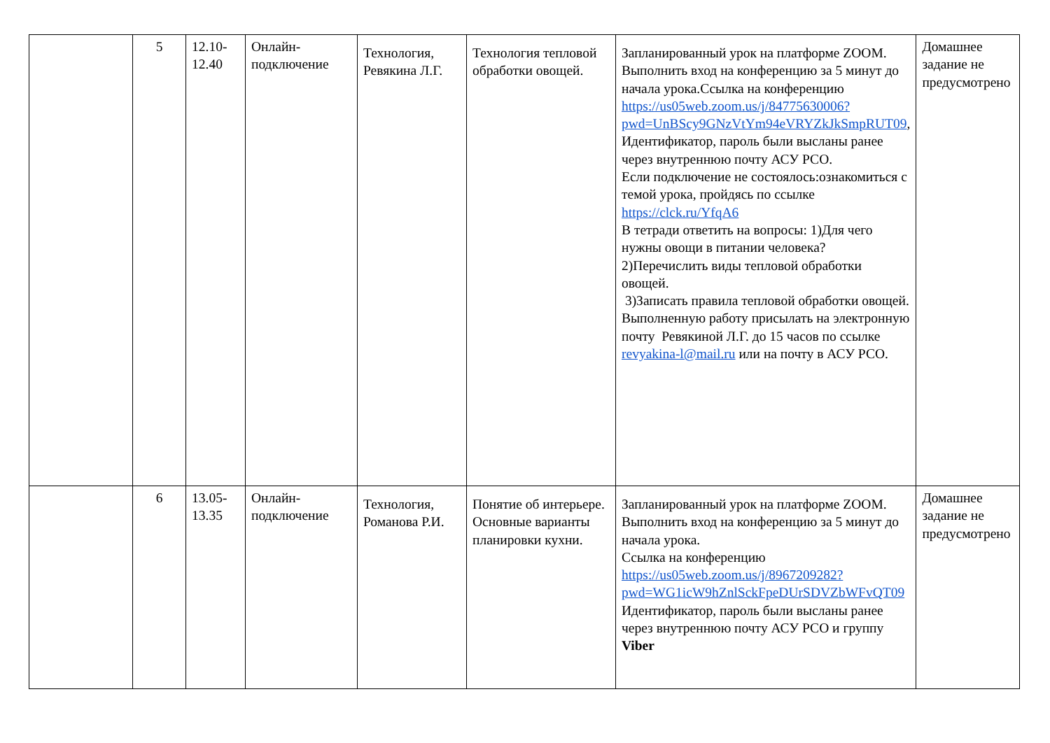| | 5 | 12.10- 12.40 | Онлайн- подключение | Технология, Ревякина Л.Г. | Технология тепловой обработки овощей. | Запланированный урок на платформе ZOOM. Выполнить вход на конференцию за 5 минут до начала урока.Ссылка на конференцию https://us05web.zoom.us/j/84775630006?pwd=UnBScy9GNzVtYm94eVRYZkJkSmpRUT09 , Идентификатор, пароль были высланы ранее через внутреннюю почту АСУ РСО. Если подключение не состоялось:ознакомиться с темой урока, пройдясь по ссылке https://clck.ru/YfqA6 В тетради ответить на вопросы: 1)Для чего нужны овощи в питании человека? 2)Перечислить виды тепловой обработки овощей. 3)Записать правила тепловой обработки овощей. Выполненную работу присылать на электронную почту Ревякиной Л.Г. до 15 часов по ссылке revyakina-l@mail.ru или на почту в АСУ РСО. | Домашнее задание не предусмотрено |
| | 6 | 13.05- 13.35 | Онлайн- подключение | Технология, Романова Р.И. | Понятие об интерьере. Основные варианты планировки кухни. | Запланированный урок на платформе ZOOM. Выполнить вход на конференцию за 5 минут до начала урока. Ссылка на конференцию https://us05web.zoom.us/j/8967209282?pwd=WG1icW9hZnlSckFpeDUrSDVZbWFvQT09 Идентификатор, пароль были высланы ранее через внутреннюю почту АСУ РСО и группу Viber | Домашнее задание не предусмотрено |